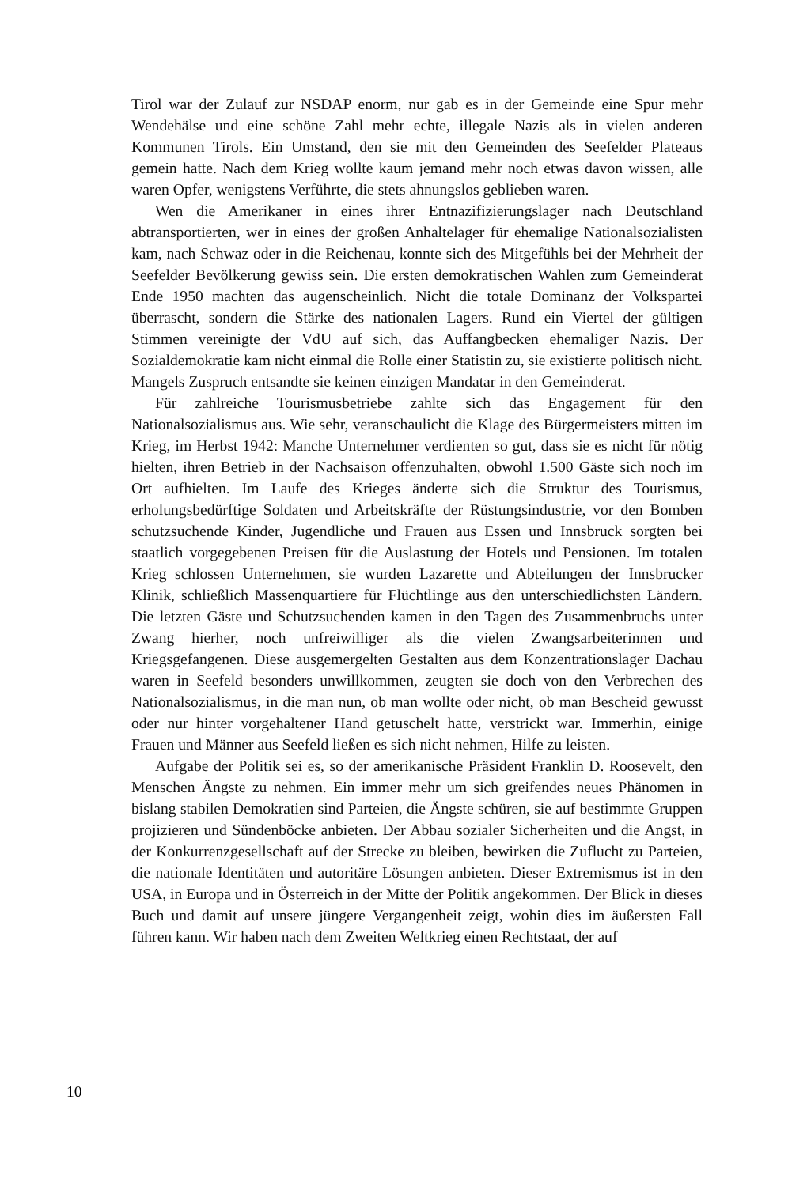Tirol war der Zulauf zur NSDAP enorm, nur gab es in der Gemeinde eine Spur mehr Wendehälse und eine schöne Zahl mehr echte, illegale Nazis als in vielen anderen Kommunen Tirols. Ein Umstand, den sie mit den Gemeinden des Seefelder Plateaus gemein hatte. Nach dem Krieg wollte kaum jemand mehr noch etwas davon wissen, alle waren Opfer, wenigstens Verführte, die stets ahnungslos geblieben waren.
Wen die Amerikaner in eines ihrer Entnazifizierungslager nach Deutschland abtransportierten, wer in eines der großen Anhaltelager für ehemalige Nationalsozialisten kam, nach Schwaz oder in die Reichenau, konnte sich des Mitgefühls bei der Mehrheit der Seefelder Bevölkerung gewiss sein. Die ersten demokratischen Wahlen zum Gemeinderat Ende 1950 machten das augenscheinlich. Nicht die totale Dominanz der Volkspartei überrascht, sondern die Stärke des nationalen Lagers. Rund ein Viertel der gültigen Stimmen vereinigte der VdU auf sich, das Auffangbecken ehemaliger Nazis. Der Sozialdemokratie kam nicht einmal die Rolle einer Statistin zu, sie existierte politisch nicht. Mangels Zuspruch entsandte sie keinen einzigen Mandatar in den Gemeinderat.
Für zahlreiche Tourismusbetriebe zahlte sich das Engagement für den Nationalsozialismus aus. Wie sehr, veranschaulicht die Klage des Bürgermeisters mitten im Krieg, im Herbst 1942: Manche Unternehmer verdienten so gut, dass sie es nicht für nötig hielten, ihren Betrieb in der Nachsaison offenzuhalten, obwohl 1.500 Gäste sich noch im Ort aufhielten. Im Laufe des Krieges änderte sich die Struktur des Tourismus, erholungsbedürftige Soldaten und Arbeitskräfte der Rüstungsindustrie, vor den Bomben schutzsuchende Kinder, Jugendliche und Frauen aus Essen und Innsbruck sorgten bei staatlich vorgegebenen Preisen für die Auslastung der Hotels und Pensionen. Im totalen Krieg schlossen Unternehmen, sie wurden Lazarette und Abteilungen der Innsbrucker Klinik, schließlich Massenquartiere für Flüchtlinge aus den unterschiedlichsten Ländern. Die letzten Gäste und Schutzsuchenden kamen in den Tagen des Zusammenbruchs unter Zwang hierher, noch unfreiwilliger als die vielen Zwangsarbeiterinnen und Kriegsgefangenen. Diese ausgemergelten Gestalten aus dem Konzentrationslager Dachau waren in Seefeld besonders unwillkommen, zeugten sie doch von den Verbrechen des Nationalsozialismus, in die man nun, ob man wollte oder nicht, ob man Bescheid gewusst oder nur hinter vorgehaltener Hand getuschelt hatte, verstrickt war. Immerhin, einige Frauen und Männer aus Seefeld ließen es sich nicht nehmen, Hilfe zu leisten.
Aufgabe der Politik sei es, so der amerikanische Präsident Franklin D. Roosevelt, den Menschen Ängste zu nehmen. Ein immer mehr um sich greifendes neues Phänomen in bislang stabilen Demokratien sind Parteien, die Ängste schüren, sie auf bestimmte Gruppen projizieren und Sündenböcke anbieten. Der Abbau sozialer Sicherheiten und die Angst, in der Konkurrenzgesellschaft auf der Strecke zu bleiben, bewirken die Zuflucht zu Parteien, die nationale Identitäten und autoritäre Lösungen anbieten. Dieser Extremismus ist in den USA, in Europa und in Österreich in der Mitte der Politik angekommen. Der Blick in dieses Buch und damit auf unsere jüngere Vergangenheit zeigt, wohin dies im äußersten Fall führen kann. Wir haben nach dem Zweiten Weltkrieg einen Rechtstaat, der auf
10